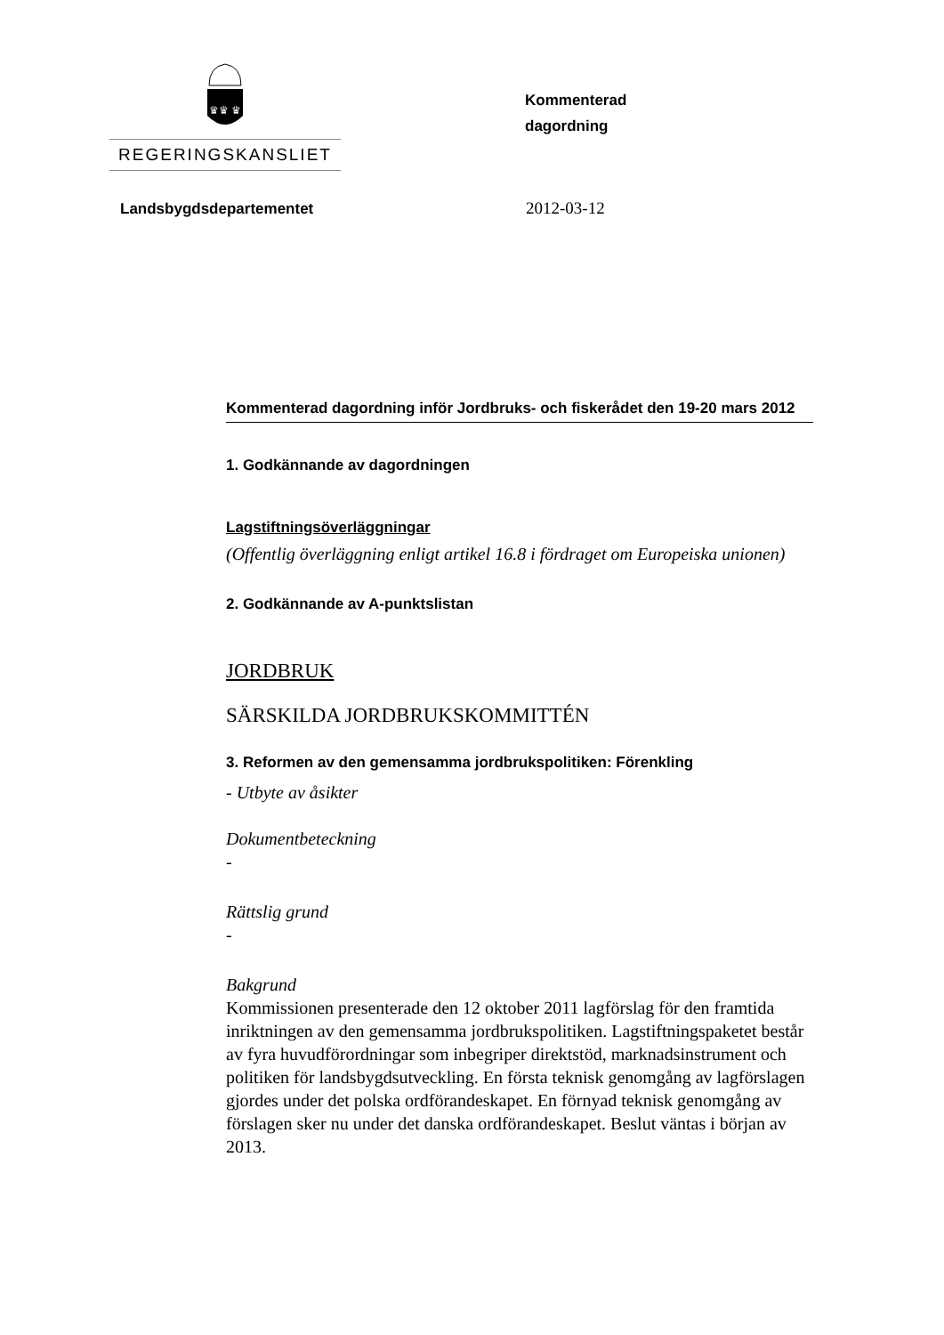♛♛ ♛
REGERINGSKANSLIET
Kommenterad
dagordning
Landsbygdsdepartementet 2012-03-12
Kommenterad dagordning inför Jordbruks- och fiskerådet den 19-20 mars 2012
1. Godkännande av dagordningen
Lagstiftningsöverläggningar
(Offentlig överläggning enligt artikel 16.8 i fördraget om Europeiska unionen)
2. Godkännande av A-punktslistan
JORDBRUK
SÄRSKILDA JORDBRUKSKOMMITTÉN
3. Reformen av den gemensamma jordbrukspolitiken: Förenkling
- Utbyte av åsikter
Dokumentbeteckning
-
Rättslig grund
-
Bakgrund
Kommissionen presenterade den 12 oktober 2011 lagförslag för den framtida inriktningen av den gemensamma jordbrukspolitiken. Lagstiftningspaketet består av fyra huvudförordningar som inbegriper direktstöd, marknadsinstrument och politiken för landsbygdsutveckling. En första teknisk genomgång av lagförslagen gjordes under det polska ordförandeskapet. En förnyad teknisk genomgång av förslagen sker nu under det danska ordförandeskapet. Beslut väntas i början av 2013.